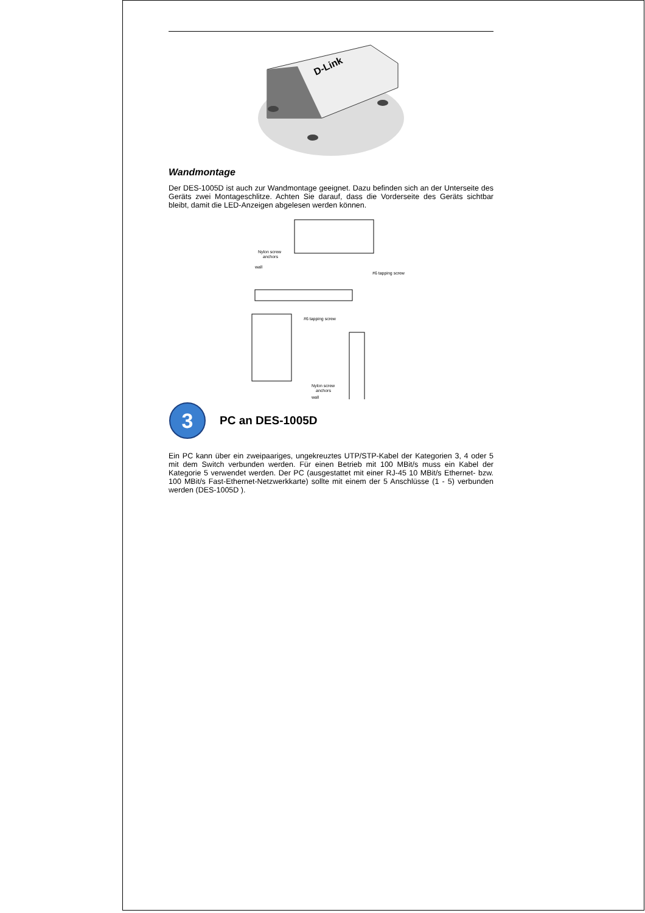D-Link
Wandmontage
Der DES-1005D ist auch zur Wandmontage geeignet. Dazu befinden sich an der Unterseite des Geräts zwei Montageschlitze. Achten Sie darauf, dass die Vorderseite des Geräts sichtbar bleibt, damit die LED-Anzeigen abgelesen werden können.
Nylon screw
anchors
wall
#6 tapping screw
#6 tapping screw
Nylon screw
anchors
wall
3
PC an DES-1005D
Ein PC kann über ein zweipaariges, ungekreuztes UTP/STP-Kabel der Kategorien 3, 4 oder 5 mit dem Switch verbunden werden. Für einen Betrieb mit 100 MBit/s muss ein Kabel der Kategorie 5 verwendet werden. Der PC (ausgestattet mit einer RJ-45 10 MBit/s Ethernet- bzw. 100 MBit/s Fast-Ethernet-Netzwerkkarte) sollte mit einem der 5 Anschlüsse (1 - 5) verbunden werden (DES-1005D ).